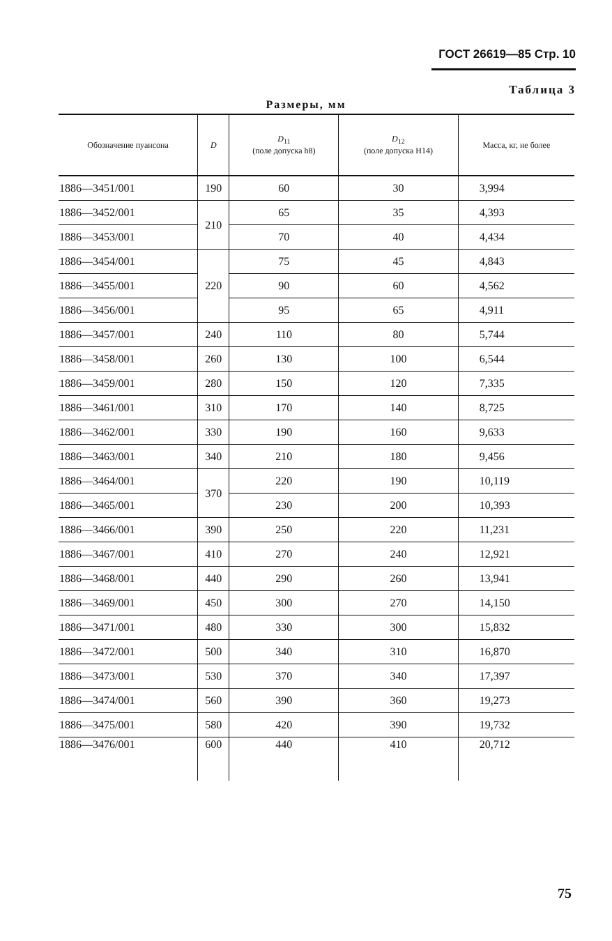ГОСТ 26619—85 Стр. 10
Таблица 3
Размеры, мм
| Обозначение пуансона | D | D<sub>11</sub> (поле допуска h8) | D<sub>12</sub> (поле допуска H14) | Масса, кг, не более |
| --- | --- | --- | --- | --- |
| 1886—3451/001 | 190 | 60 | 30 | 3,994 |
| 1886—3452/001 | 210 | 65 | 35 | 4,393 |
| 1886—3453/001 | | 70 | 40 | 4,434 |
| 1886—3454/001 | 220 | 75 | 45 | 4,843 |
| 1886—3455/001 | | 90 | 60 | 4,562 |
| 1886—3456/001 | | 95 | 65 | 4,911 |
| 1886—3457/001 | 240 | 110 | 80 | 5,744 |
| 1886—3458/001 | 260 | 130 | 100 | 6,544 |
| 1886—3459/001 | 280 | 150 | 120 | 7,335 |
| 1886—3461/001 | 310 | 170 | 140 | 8,725 |
| 1886—3462/001 | 330 | 190 | 160 | 9,633 |
| 1886—3463/001 | 340 | 210 | 180 | 9,456 |
| 1886—3464/001 | 370 | 220 | 190 | 10,119 |
| 1886—3465/001 | | 230 | 200 | 10,393 |
| 1886—3466/001 | 390 | 250 | 220 | 11,231 |
| 1886—3467/001 | 410 | 270 | 240 | 12,921 |
| 1886—3468/001 | 440 | 290 | 260 | 13,941 |
| 1886—3469/001 | 450 | 300 | 270 | 14,150 |
| 1886—3471/001 | 480 | 330 | 300 | 15,832 |
| 1886—3472/001 | 500 | 340 | 310 | 16,870 |
| 1886—3473/001 | 530 | 370 | 340 | 17,397 |
| 1886—3474/001 | 560 | 390 | 360 | 19,273 |
| 1886—3475/001 | 580 | 420 | 390 | 19,732 |
| 1886—3476/001 | 600 | 440 | 410 | 20,712 |
75